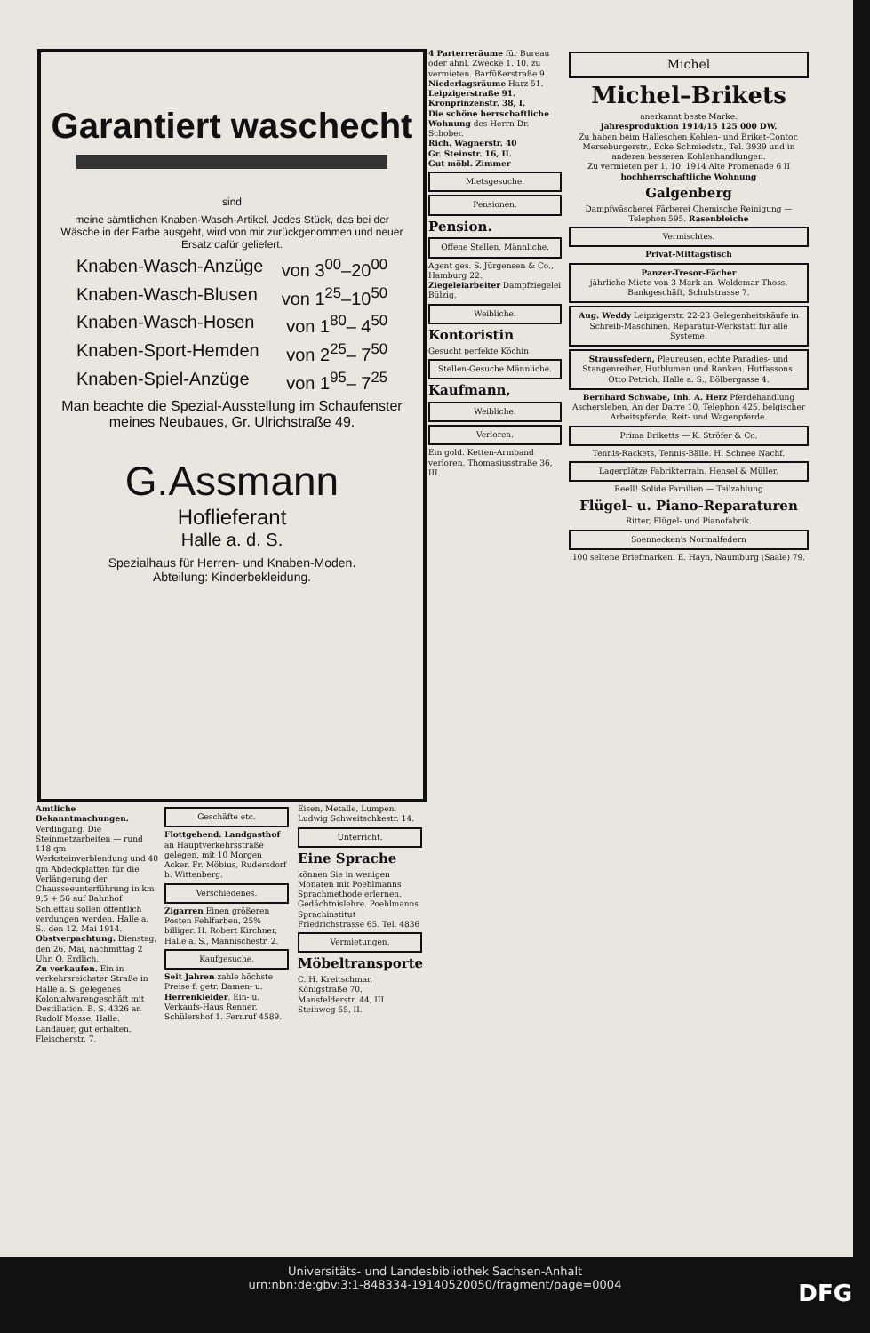Garantiert waschecht
sind
meine sämtlichen Knaben-Wasch-Artikel. Jedes Stück, das bei der Wäsche in der Farbe ausgeht, wird von mir zurückgenommen und neuer Ersatz dafür geliefert.
Knaben-Wasch-Anzüge von 3<sup>00</sup>–20<sup>00</sup>
Knaben-Wasch-Blusen von 1<sup>25</sup>–10<sup>50</sup>
Knaben-Wasch-Hosen von 1<sup>80</sup>– 4<sup>50</sup>
Knaben-Sport-Hemden von 2<sup>25</sup>– 7<sup>50</sup>
Knaben-Spiel-Anzüge von 1<sup>95</sup>– 7<sup>25</sup>
Man beachte die Spezial-Ausstellung im Schaufenster meines Neubaues, Gr. Ulrichstraße 49.
G.Assmann
Hoflieferant
Halle a. d. S.
Spezialhaus für Herren- und Knaben-Moden.
Abteilung: Kinderbekleidung.
Amtliche Bekanntmachungen.
Verdingung. Die Steinmetzarbeiten — rund 118 qm Werksteinverblendung und 40 qm Abdeckplatten für die Verlängerung der Chausseeunterführung in km 9,5 + 56 auf Bahnhof Schlettau sollen öffentlich verdungen werden. Halle a. S., den 12. Mai 1914.
Obstverpachtung. Dienstag, den 26. Mai, nachmittag 2 Uhr. O. Erdlich.
Zu verkaufen. Ein in verkehrsreichster Straße in Halle a. S. gelegenes Kolonialwarengeschäft mit Destillation. B. S. 4326 an Rudolf Mosse, Halle.
Landauer, gut erhalten. Fleischerstr. 7.
Geschäfte etc.
Flottgehend. Landgasthof an Hauptverkehrsstraße gelegen, mit 10 Morgen Acker. Fr. Möbius, Rudersdorf b. Wittenberg.
Verschiedenes.
Zigarren Einen größeren Posten Fehlfarben, 25% billiger. H. Robert Kirchner, Halle a. S., Mannischestr. 2.
Kaufgesuche.
Seit Jahren zahle höchste Preise f. getr. Damen- u. Herrenkleider. Ein- u. Verkaufs-Haus Renner, Schülershof 1. Fernruf 4589.
Eisen, Metalle, Lumpen. Ludwig Schweitschkestr. 14.
Unterricht.
Eine Sprache
können Sie in wenigen Monaten mit Poehlmanns Sprachmethode erlernen. Gedächtnislehre. Poehlmanns Sprachinstitut Friedrichstrasse 65. Tel. 4836
Vermietungen.
Möbeltransporte
C. H. Kreitschmar, Königstraße 70.
Mansfelderstr. 44, III
Steinweg 55, II.
4 Parterreräume für Bureau oder ähnl. Zwecke 1. 10. zu vermieten. Barfüßerstraße 9.
Niederlagsräume Harz 51.
Leipzigerstraße 91.
Kronprinzenstr. 38, I.
Die schöne herrschaftliche Wohnung des Herrn Dr. Schober.
Rich. Wagnerstr. 40
Gr. Steinstr. 16, II.
Gut möbl. Zimmer
Mietsgesuche.
Pensionen.
Pension.
Offene Stellen. Männliche.
Agent ges. S. Jürgensen & Co., Hamburg 22.
Ziegeleiarbeiter Dampfziegelei Bülzig.
Weibliche.
Kontoristin
Gesucht perfekte Köchin
Stellen-Gesuche Männliche.
Kaufmann,
Weibliche.
Verloren.
Ein gold. Ketten-Armband verloren. Thomasiusstraße 36, III.
Michel
Michel–Brikets
anerkannt beste Marke.
Jahresproduktion 1914/15 125 000 DW.
Zu haben beim Halleschen Kohlen- und Briket-Contor, Merseburgerstr., Ecke Schmiedstr., Tel. 3939 und in anderen besseren Kohlenhandlungen.
Zu vermieten per 1. 10. 1914 Alte Promenade 6 II hochherrschaftliche Wohnung
Galgenberg
Dampfwäscherei Färberei Chemische Reinigung — Telephon 595. Rasenbleiche
Vermischtes.
Privat-Mittagstisch
Panzer-Tresor-Fächer
jährliche Miete von 3 Mark an. Woldemar Thoss, Bankgeschäft, Schulstrasse 7.
Aug. Weddy Leipzigerstr. 22-23 Gelegenheitskäufe in Schreib-Maschinen. Reparatur-Werkstatt für alle Systeme.
Straussfedern, Pleureusen, echte Paradies- und Stangenreiher, Hutblumen und Ranken. Hutfassons. Otto Petrich, Halle a. S., Bölbergasse 4.
Bernhard Schwabe, Inh. A. Herz Pferdehandlung Aschersleben, An der Darre 10. Telephon 425. belgischer Arbeitspferde, Reit- und Wagenpferde.
Prima Briketts — K. Ströfer & Co.
Tennis-Rackets, Tennis-Bälle. H. Schnee Nachf.
Lagerplätze Fabrikterrain. Hensel & Müller.
Reell! Solide Familien — Teilzahlung
Flügel- u. Piano-Reparaturen
Ritter, Flügel- und Pianofabrik.
Soennecken's Normalfedern
100 seltene Briefmarken. E. Hayn, Naumburg (Saale) 79.
Universitäts- und Landesbibliothek Sachsen-Anhalt
urn:nbn:de:gbv:3:1-848334-19140520050/fragment/page=0004
DFG